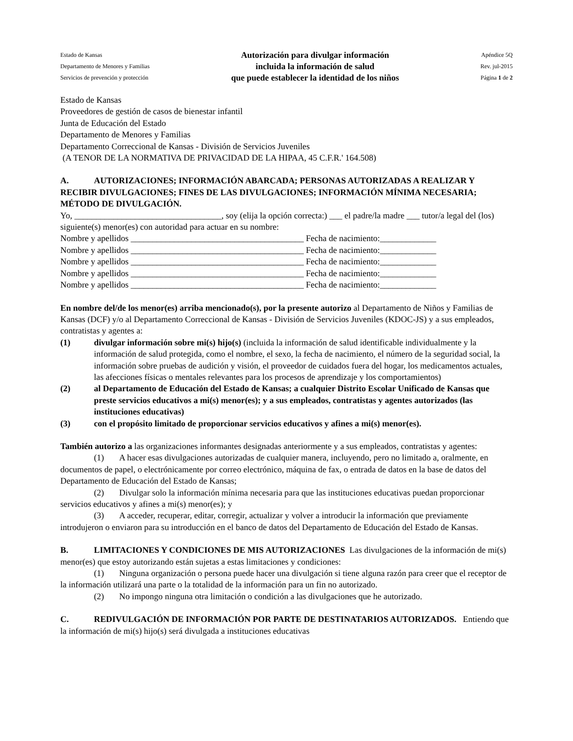Estado de Kansas
Departamento de Menores y Familias
Servicios de prevención y protección
Autorización para divulgar información
incluida la información de salud
que puede establecer la identidad de los niños
Apéndice 5Q
Rev. jul-2015
Página 1 de 2
Estado de Kansas
Proveedores de gestión de casos de bienestar infantil
Junta de Educación del Estado
Departamento de Menores y Familias
Departamento Correccional de Kansas - División de Servicios Juveniles
(A TENOR DE LA NORMATIVA DE PRIVACIDAD DE LA HIPAA, 45 C.F.R.' 164.508)
A. AUTORIZACIONES; INFORMACIÓN ABARCADA; PERSONAS AUTORIZADAS A REALIZAR Y RECIBIR DIVULGACIONES; FINES DE LAS DIVULGACIONES; INFORMACIÓN MÍNIMA NECESARIA; MÉTODO DE DIVULGACIÓN.
Yo, __________________________________, soy (elija la opción correcta:) ___ el padre/la madre ___ tutor/a legal del (los) siguiente(s) menor(es) con autoridad para actuar en su nombre:
Nombre y apellidos ________________________________________ Fecha de nacimiento:_____________
Nombre y apellidos ________________________________________ Fecha de nacimiento:_____________
Nombre y apellidos ________________________________________ Fecha de nacimiento:_____________
Nombre y apellidos ________________________________________ Fecha de nacimiento:_____________
Nombre y apellidos ________________________________________ Fecha de nacimiento:_____________
En nombre del/de los menor(es) arriba mencionado(s), por la presente autorizo al Departamento de Niños y Familias de Kansas (DCF) y/o al Departamento Correccional de Kansas - División de Servicios Juveniles (KDOC-JS) y a sus empleados, contratistas y agentes a:
(1) divulgar información sobre mi(s) hijo(s) (incluida la información de salud identificable individualmente y la información de salud protegida, como el nombre, el sexo, la fecha de nacimiento, el número de la seguridad social, la información sobre pruebas de audición y visión, el proveedor de cuidados fuera del hogar, los medicamentos actuales, las afecciones físicas o mentales relevantes para los procesos de aprendizaje y los comportamientos)
(2) al Departamento de Educación del Estado de Kansas; a cualquier Distrito Escolar Unificado de Kansas que preste servicios educativos a mi(s) menor(es); y a sus empleados, contratistas y agentes autorizados (las instituciones educativas)
(3) con el propósito limitado de proporcionar servicios educativos y afines a mi(s) menor(es).
También autorizo a las organizaciones informantes designadas anteriormente y a sus empleados, contratistas y agentes:
(1) A hacer esas divulgaciones autorizadas de cualquier manera, incluyendo, pero no limitado a, oralmente, en documentos de papel, o electrónicamente por correo electrónico, máquina de fax, o entrada de datos en la base de datos del Departamento de Educación del Estado de Kansas;
(2) Divulgar solo la información mínima necesaria para que las instituciones educativas puedan proporcionar servicios educativos y afines a mi(s) menor(es); y
(3) A acceder, recuperar, editar, corregir, actualizar y volver a introducir la información que previamente introdujeron o enviaron para su introducción en el banco de datos del Departamento de Educación del Estado de Kansas.
B. LIMITACIONES Y CONDICIONES DE MIS AUTORIZACIONES Las divulgaciones de la información de mi(s) menor(es) que estoy autorizando están sujetas a estas limitaciones y condiciones:
(1) Ninguna organización o persona puede hacer una divulgación si tiene alguna razón para creer que el receptor de la información utilizará una parte o la totalidad de la información para un fin no autorizado.
(2) No impongo ninguna otra limitación o condición a las divulgaciones que he autorizado.
C. REDIVULGACIÓN DE INFORMACIÓN POR PARTE DE DESTINATARIOS AUTORIZADOS. Entiendo que la información de mi(s) hijo(s) será divulgada a instituciones educativas